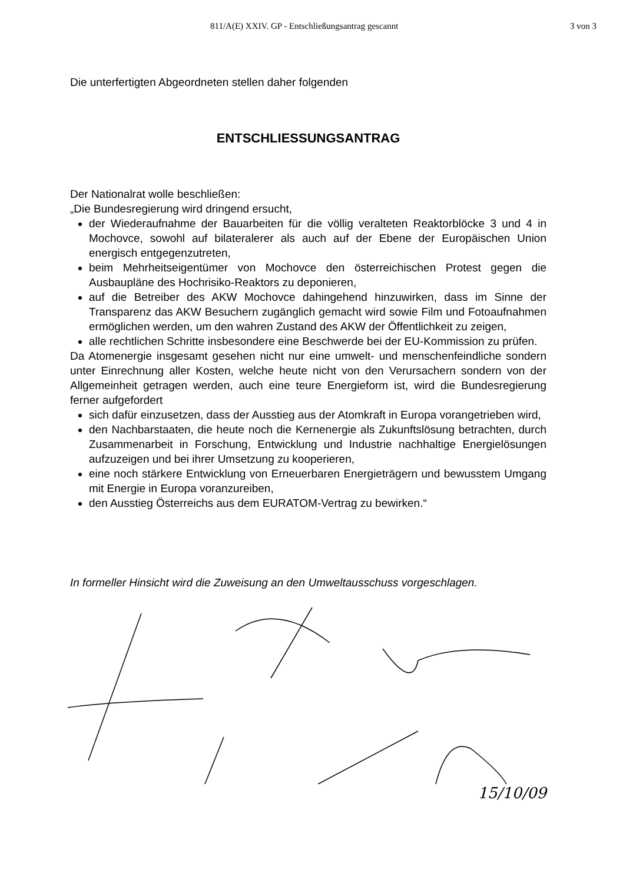811/A(E) XXIV. GP - Entschließungsantrag gescannt 3 von 3
Die unterfertigten Abgeordneten stellen daher folgenden
ENTSCHLIESSUNGSANTRAG
Der Nationalrat wolle beschließen:
„Die Bundesregierung wird dringend ersucht,
der Wiederaufnahme der Bauarbeiten für die völlig veralteten Reaktorblöcke 3 und 4 in Mochovce, sowohl auf bilateralerer als auch auf der Ebene der Europäischen Union energisch entgegenzutreten,
beim Mehrheitseigentümer von Mochovce den österreichischen Protest gegen die Ausbaupläne des Hochrisiko-Reaktors zu deponieren,
auf die Betreiber des AKW Mochovce dahingehend hinzuwirken, dass im Sinne der Transparenz das AKW Besuchern zugänglich gemacht wird sowie Film und Fotoaufnahmen ermöglichen werden, um den wahren Zustand des AKW der Öffentlichkeit zu zeigen,
alle rechtlichen Schritte insbesondere eine Beschwerde bei der EU-Kommission zu prüfen.
Da Atomenergie insgesamt gesehen nicht nur eine umwelt- und menschenfeindliche sondern unter Einrechnung aller Kosten, welche heute nicht von den Verursachern sondern von der Allgemeinheit getragen werden, auch eine teure Energieform ist, wird die Bundesregierung ferner aufgefordert
sich dafür einzusetzen, dass der Ausstieg aus der Atomkraft in Europa vorangetrieben wird,
den Nachbarstaaten, die heute noch die Kernenergie als Zukunftslösung betrachten, durch Zusammenarbeit in Forschung, Entwicklung und Industrie nachhaltige Energielösungen aufzuzeigen und bei ihrer Umsetzung zu kooperieren,
eine noch stärkere Entwicklung von Erneuerbaren Energieträgern und bewusstem Umgang mit Energie in Europa voranzureiben,
den Ausstieg Österreichs aus dem EURATOM-Vertrag zu bewirken.“
In formeller Hinsicht wird die Zuweisung an den Umweltausschuss vorgeschlagen.
15/10/09